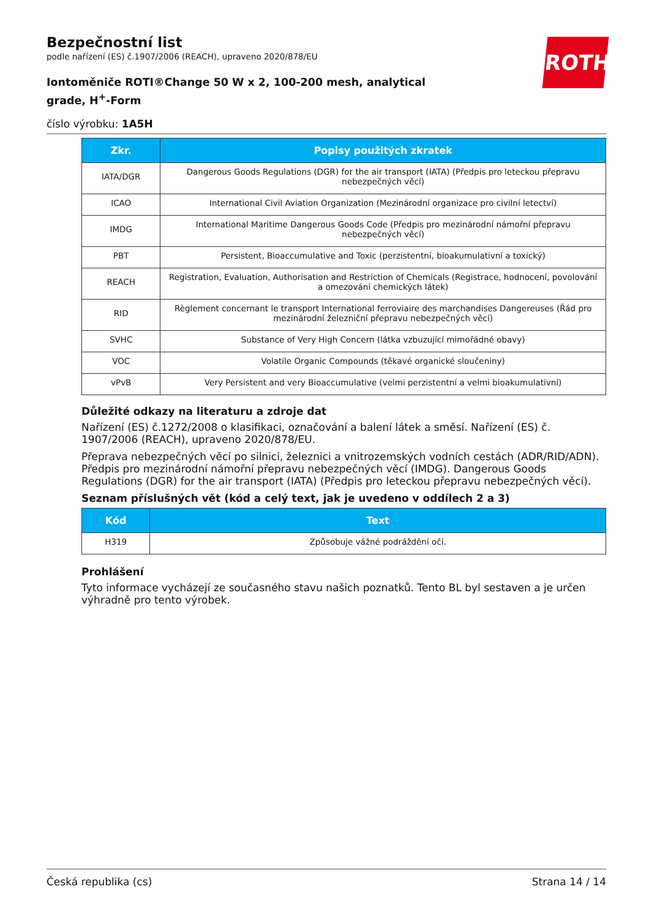ROTH
Bezpečnostní list
podle nařízení (ES) č.1907/2006 (REACH), upraveno 2020/878/EU
Iontoměniče ROTI®Change 50 W x 2, 100-200 mesh, analytical grade, H<sup>+</sup>-Form
číslo výrobku: 1A5H
| Zkr. | Popisy použitých zkratek |
| --- | --- |
| IATA/DGR | Dangerous Goods Regulations (DGR) for the air transport (IATA) (Předpis pro leteckou přepravu nebezpečných věcí) |
| ICAO | International Civil Aviation Organization (Mezinárodní organizace pro civilní letectví) |
| IMDG | International Maritime Dangerous Goods Code (Předpis pro mezinárodní námořní přepravu nebezpečných věcí) |
| PBT | Persistent, Bioaccumulative and Toxic (perzistentní, bioakumulativní a toxický) |
| REACH | Registration, Evaluation, Authorisation and Restriction of Chemicals (Registrace, hodnocení, povolování a omezování chemických látek) |
| RID | Règlement concernant le transport International ferroviaire des marchandises Dangereuses (Řád pro mezinárodní železniční přepravu nebezpečných věcí) |
| SVHC | Substance of Very High Concern (látka vzbuzující mimořádné obavy) |
| VOC | Volatile Organic Compounds (těkavé organické sloučeniny) |
| vPvB | Very Persistent and very Bioaccumulative (velmi perzistentní a velmi bioakumulativní) |
Důležité odkazy na literaturu a zdroje dat
Nařízení (ES) č.1272/2008 o klasifikaci, označování a balení látek a směsí. Nařízení (ES) č. 1907/2006 (REACH), upraveno 2020/878/EU.
Přeprava nebezpečných věcí po silnici, železnici a vnitrozemských vodních cestách (ADR/RID/ADN). Předpis pro mezinárodní námořní přepravu nebezpečných věcí (IMDG). Dangerous Goods Regulations (DGR) for the air transport (IATA) (Předpis pro leteckou přepravu nebezpečných věcí).
Seznam příslušných vět (kód a celý text, jak je uvedeno v oddílech 2 a 3)
| Kód | Text |
| --- | --- |
| H319 | Způsobuje vážné podráždění očí. |
Prohlášení
Tyto informace vycházejí ze současného stavu našich poznatků. Tento BL byl sestaven a je určen výhradně pro tento výrobek.
Česká republika (cs) Strana 14 / 14